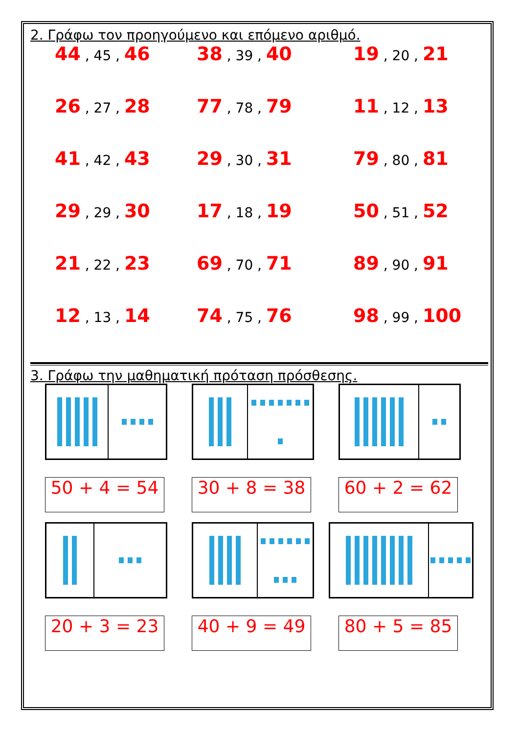2. Γράφω τον προηγούμενο και επόμενο αριθμό.
44 , 45 , 46
38 , 39 , 40
19 , 20 , 21
26 , 27 , 28
77 , 78 , 79
11 , 12 , 13
41 , 42 , 43
29 , 30 , 31
79 , 80 , 81
29 , 29 , 30
17 , 18 , 19
50 , 51 , 52
21 , 22 , 23
69 , 70 , 71
89 , 90 , 91
12 , 13 , 14
74 , 75 , 76
98 , 99 , 100
3. Γράφω την μαθηματική πρόταση πρόσθεσης.
50 + 4 = 54
30 + 8 = 38
60 + 2 = 62
20 + 3 = 23
40 + 9 = 49
80 + 5 = 85